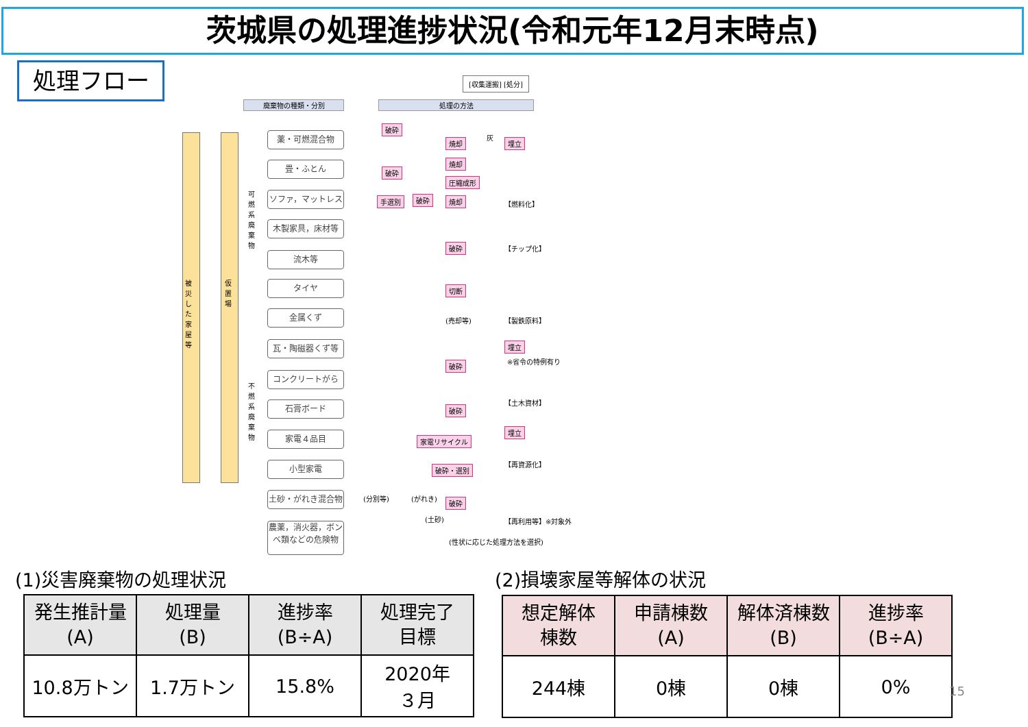茨城県の処理進捗状況(令和元年12月末時点)
処理フロー
[収集運搬] [処分]
廃棄物の種類・分別 処理の方法
被災した家屋等
仮置場
可燃系廃棄物
不燃系廃棄物
薬・可燃混合物
畳・ふとん
ソファ，マットレス
木製家具，床材等
流木等
タイヤ
金属くず
瓦・陶磁器くず等
コンクリートがら
石膏ボード
家電４品目
小型家電
土砂・がれき混合物
農薬，消火器，ボンベ類などの危険物
破砕
焼却
灰
埋立
焼却
破砕
圧縮成形
手選別 破砕 焼却 【燃料化】
破砕 【チップ化】
切断
(売却等) 【製鉄原料】
埋立
※省令の特例有り
破砕
【土木資材】
破砕
埋立
家電リサイクル
【再資源化】
破砕・選別
(分別等) (がれき) 破砕
(土砂) 【再利用等】※対象外
(性状に応じた処理方法を選択)
(1)災害廃棄物の処理状況 (2)損壊家屋等解体の状況
| 発生推計量 (A) | 処理量 (B) | 進捗率 (B÷A) | 処理完了 目標 |
| --- | --- | --- | --- |
| 10.8万トン | 1.7万トン | 15.8% | 2020年 ３月 |
| 想定解体 棟数 | 申請棟数 (A) | 解体済棟数 (B) | 進捗率 (B÷A) |
| --- | --- | --- | --- |
| 244棟 | 0棟 | 0棟 | 0% |
15